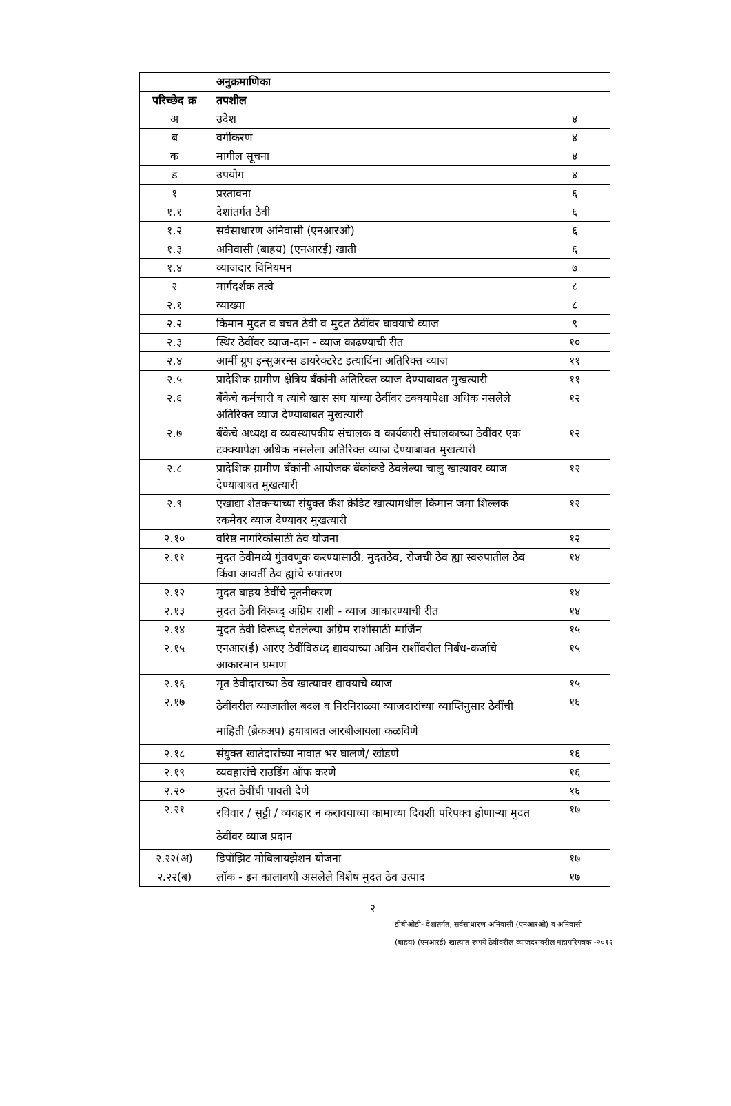| | अनुक्रमाणिका | |
| --- | --- | --- |
| परिच्छेद क्र | तपशील | |
| अ | उदेश | ४ |
| ब | वर्गीकरण | ४ |
| क | मागील सूचना | ४ |
| ड | उपयोग | ४ |
| १ | प्रस्तावना | ६ |
| १.१ | देशांतर्गत ठेवी | ६ |
| १.२ | सर्वसाधारण अनिवासी (एनआरओ) | ६ |
| १.३ | अनिवासी (बाहय) (एनआरई) खाती | ६ |
| १.४ | व्याजदार विनियमन | ७ |
| २ | मार्गदर्शक तत्वे | ८ |
| २.१ | व्याख्या | ८ |
| २.२ | किमान मुदत व बचत ठेवी व मुदत ठेवींवर घावयाचे व्याज | ९ |
| २.३ | स्थिर ठेवींवर व्याज-दान - व्याज काढण्याची रीत | १० |
| २.४ | आर्मी ग्रुप इन्सुअरन्स डायरेक्टरेट इत्यादिंना अतिरिक्त व्याज | ११ |
| २.५ | प्रादेशिक ग्रामीण क्षेत्रिय बँकांनी अतिरिक्त व्याज देण्याबाबत मुखत्यारी | ११ |
| २.६ | बँकेचे कर्मचारी व त्यांचे खास संघ यांच्या ठेवींवर टक्क्यापेक्षा अधिक नसलेले अतिरिक्त व्याज देण्याबाबत मुखत्यारी | १२ |
| २.७ | बँकेचे अध्यक्ष व व्यवस्थापकीय संचालक व कार्यकारी संचालकाच्या ठेवींवर एक टक्क्यापेक्षा अधिक नसलेला अतिरिक्त व्याज देण्याबाबत मुखत्यारी | १२ |
| २.८ | प्रादेशिक ग्रामीण बँकांनी आयोजक बँकांकडे ठेवलेल्या चालु खात्यावर व्याज देण्याबाबत मुखत्यारी | १२ |
| २.९ | एखाद्या शेतकऱ्याच्या संयुक्त कॅश क्रेडिट खात्यामधील किमान जमा शिल्लक रकमेवर व्याज देण्यावर मुखत्यारी | १२ |
| २.१० | वरिष्ठ नागरिकांसाठी ठेव योजना | १२ |
| २.११ | मुदत ठेवीमध्ये गुंतवणुक करण्यासाठी, मुदतठेव, रोजची ठेव ह्या स्वरुपातील ठेव किंवा आवर्ती ठेव ह्यांचे रुपांतरण | १४ |
| २.१२ | मुदत बाहय ठेवींचे नूतनीकरण | १४ |
| २.१३ | मुदत ठेवी विरूध्द् अग्रिम राशी - व्याज आकारण्याची रीत | १४ |
| २.१४ | मुदत ठेवी विरूध्द् घेतलेल्या अग्रिम राशींसाठी मार्जिन | १५ |
| २.१५ | एनआर(ई) आरए ठेवींविरुध्द द्यावयाच्या अग्रिम राशींवरील निर्बंध-कर्जाचे आकारमान प्रमाण | १५ |
| २.१६ | मृत ठेवीदाराच्या ठेव खात्यावर द्यावयाचे व्याज | १५ |
| २.१७ | ठेवींवरील व्याजातील बदल व निरनिराळ्या व्याजदारांच्या व्याप्तिनुसार ठेवींची माहिती (ब्रेकअप) हयाबाबत आरबीआयला कळविणे | १६ |
| २.१८ | संयुक्त खातेदारांच्या नावात भर घालणे/ खोडणे | १६ |
| २.१९ | व्यवहारांचे राउडिंग ऑफ करणे | १६ |
| २.२० | मुदत ठेवींची पावती देणे | १६ |
| २.२१ | रविवार / सुट्टी / व्यवहार न करावयाच्या कामाच्या दिवशी परिपक्व होणाऱ्या मुदत ठेवींवर व्याज प्रदान | १७ |
| २.२२(अ) | डिपॉझिट मोबिलायझेशन योजना | १७ |
| २.२२(ब) | लॉक - इन कालावधी असलेले विशेष मुदत ठेव उत्पाद | १७ |
२
डीबीओडी- देशांतर्गत, सर्वसाधारण अनिवासी (एनआरओ) व अनिवासी
(बाहय) (एनआरई) खात्यात रूपये ठेवींवरील व्याजदरांवरील महापरिपत्रक -२०१२